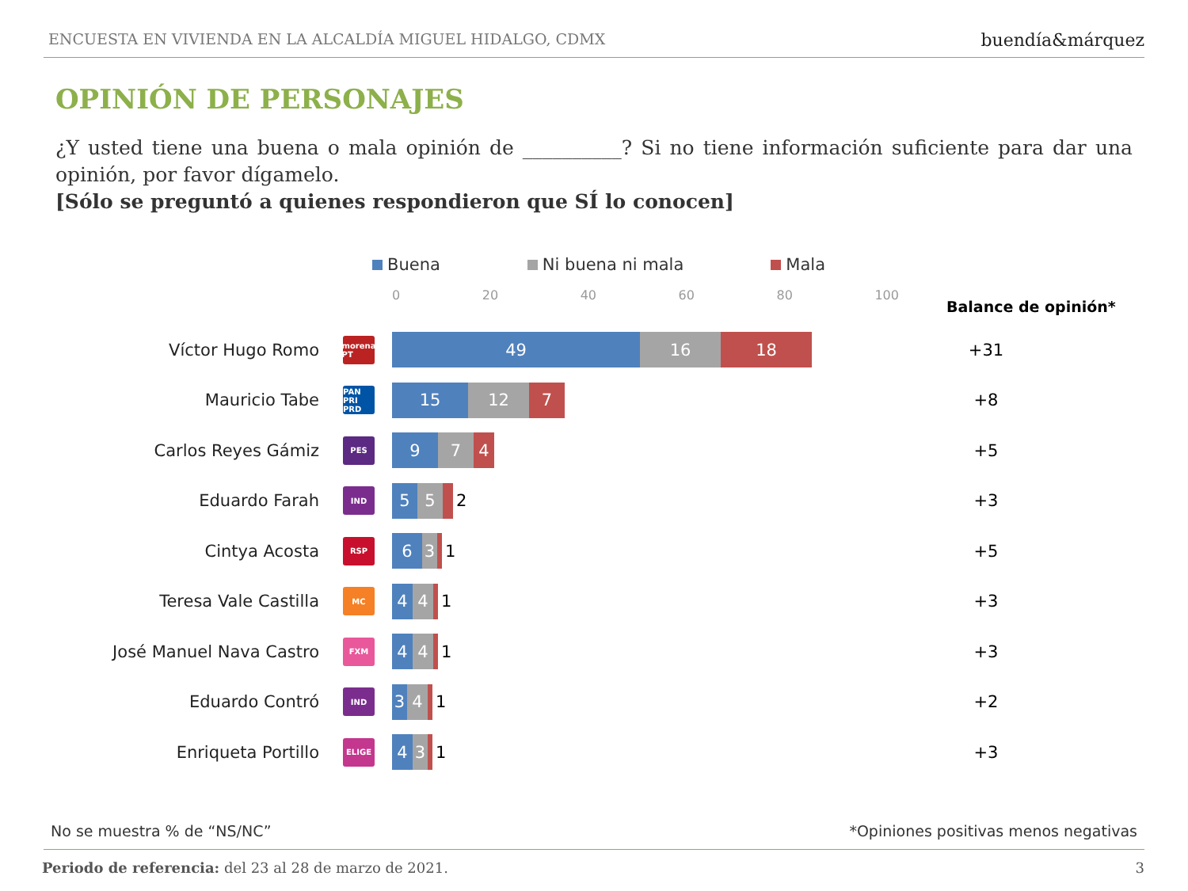ENCUESTA EN VIVIENDA EN LA ALCALDÍA MIGUEL HIDALGO, CDMX buendía&márquez
OPINIÓN DE PERSONAJES
¿Y usted tiene una buena o mala opinión de __________? Si no tiene información suficiente para dar una opinión, por favor dígamelo.
[Sólo se preguntó a quienes respondieron que SÍ lo conocen]
Buena Ni buena ni mala Mala
0 20 40 60 80 100
Balance de opinión*
Víctor Hugo Romo
morena PT
49 16 18
+31
Mauricio Tabe
PAN PRI PRD
15 12 7
+8
Carlos Reyes Gámiz
PES
9 7 4
+5
Eduardo Farah
IND
5 5
2
+3
Cintya Acosta
RSP
6 3
1
+5
Teresa Vale Castilla
MC
4 4
1
+3
José Manuel Nava Castro
FXM
4 4
1
+3
Eduardo Contró
IND
3 4
1
+2
Enriqueta Portillo
ELIGE
4 3
1
+3
No se muestra % de “NS/NC” *Opiniones positivas menos negativas
Periodo de referencia: del 23 al 28 de marzo de 2021. 3